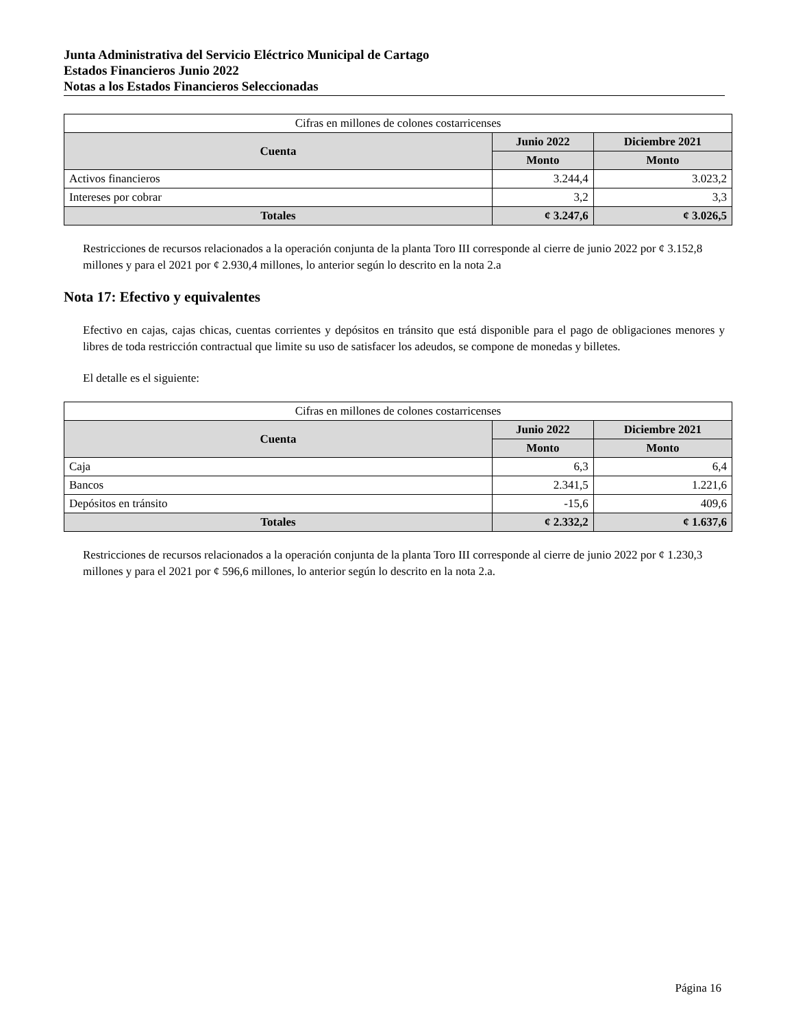Junta Administrativa del Servicio Eléctrico Municipal de Cartago
Estados Financieros Junio 2022
Notas a los Estados Financieros Seleccionadas
| Cifras en millones de colones costarricenses | | |
| Cuenta | Junio 2022 | Diciembre 2021 |
| | Monto | Monto |
| Activos financieros | 3.244,4 | 3.023,2 |
| Intereses por cobrar | 3,2 | 3,3 |
| Totales | ¢ 3.247,6 | ¢ 3.026,5 |
Restricciones de recursos relacionados a la operación conjunta de la planta Toro III corresponde al cierre de junio 2022 por ¢ 3.152,8 millones y para el 2021 por ¢ 2.930,4 millones, lo anterior según lo descrito en la nota 2.a
Nota 17: Efectivo y equivalentes
Efectivo en cajas, cajas chicas, cuentas corrientes y depósitos en tránsito que está disponible para el pago de obligaciones menores y libres de toda restricción contractual que limite su uso de satisfacer los adeudos, se compone de monedas y billetes.
El detalle es el siguiente:
| Cifras en millones de colones costarricenses | | |
| Cuenta | Junio 2022 | Diciembre 2021 |
| | Monto | Monto |
| Caja | 6,3 | 6,4 |
| Bancos | 2.341,5 | 1.221,6 |
| Depósitos en tránsito | -15,6 | 409,6 |
| Totales | ¢ 2.332,2 | ¢ 1.637,6 |
Restricciones de recursos relacionados a la operación conjunta de la planta Toro III corresponde al cierre de junio 2022 por ¢ 1.230,3 millones y para el 2021 por ¢ 596,6 millones, lo anterior según lo descrito en la nota 2.a.
Página 16